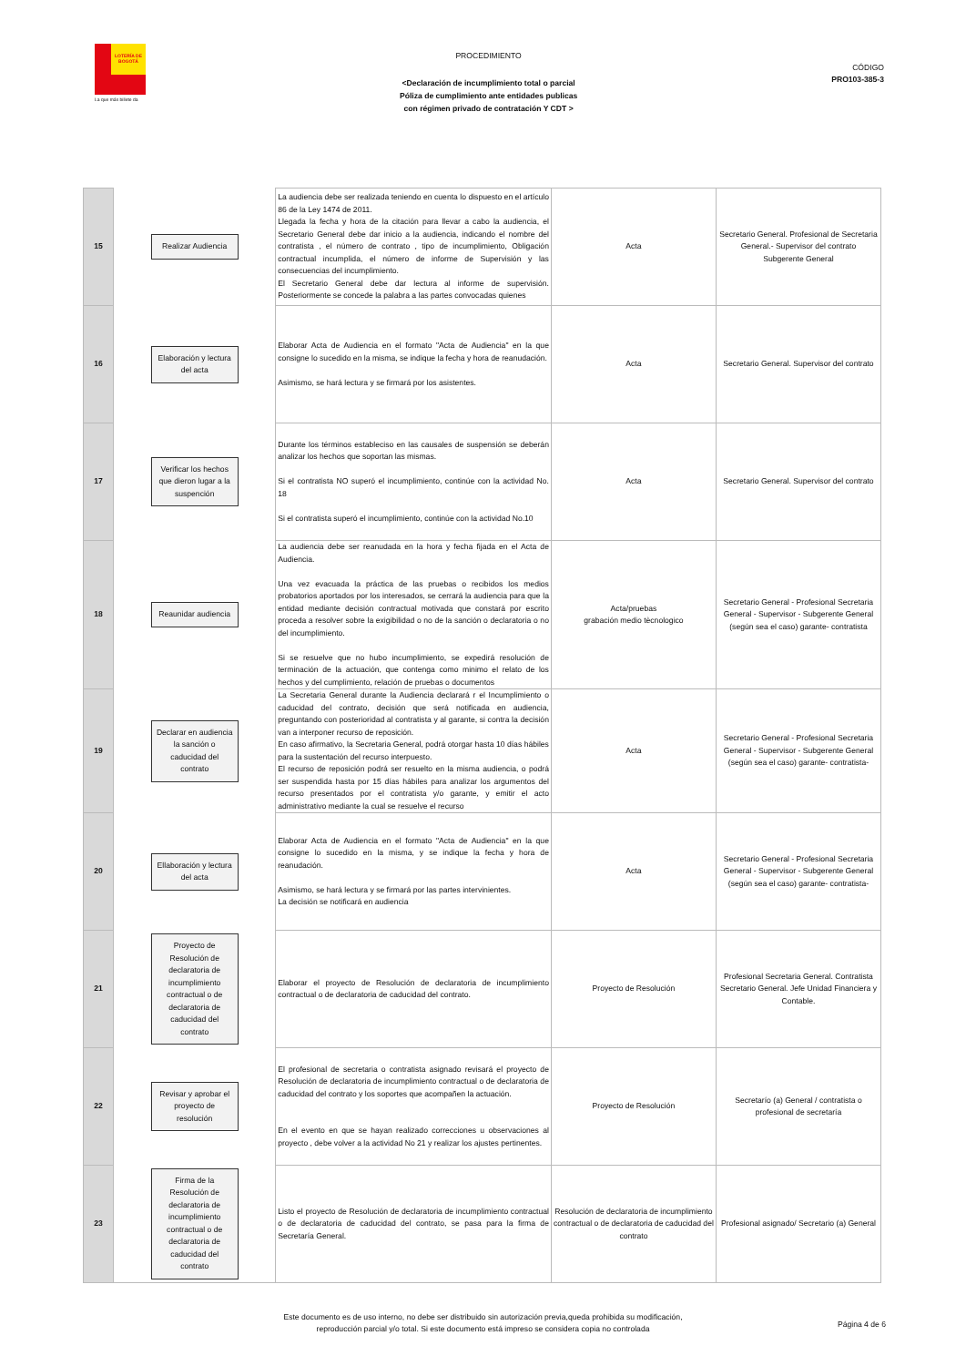LOTERÍA DE BOGOTÁ
La que más billete da
PROCEDIMIENTO
<Declaración de incumplimiento total o parcial
Póliza de cumplimiento ante entidades publicas
con régimen privado de contratación Y CDT >
CÓDIGO
PRO103-385-3
| 15 | Realizar Audiencia | La audiencia debe ser realizada teniendo en cuenta lo dispuesto en el artículo 86 de la Ley 1474 de 2011. Llegada la fecha y hora de la citación para llevar a cabo la audiencia, el Secretario General debe dar inicio a la audiencia, indicando el nombre del contratista , el número de contrato , tipo de incumplimiento, Obligación contractual incumplida, el número de informe de Supervisión y las consecuencias del incumplimiento. El Secretario General debe dar lectura al informe de supervisión. Posteriormente se concede la palabra a las partes convocadas quienes | Acta | Secretario General. Profesional de Secretaria General.- Supervisor del contrato Subgerente General |
| 16 | Elaboración y lectura del acta | Elaborar Acta de Audiencia en el formato "Acta de Audiencia" en la que consigne lo sucedido en la misma, se indique la fecha y hora de reanudación. Asimismo, se hará lectura y se firmará por los asistentes. | Acta | Secretario General. Supervisor del contrato |
| 17 | Verificar los hechos que dieron lugar a la suspención | Durante los términos estableciso en las causales de suspensión se deberán analizar los hechos que soportan las mismas. Si el contratista NO superó el incumplimiento, continúe con la actividad No. 18 Si el contratista superó el incumplimiento, continúe con la actividad No.10 | Acta | Secretario General. Supervisor del contrato |
| 18 | Reaunidar audiencia | La audiencia debe ser reanudada en la hora y fecha fijada en el Acta de Audiencia. Una vez evacuada la práctica de las pruebas o recibidos los medios probatorios aportados por los interesados, se cerrará la audiencia para que la entidad mediante decisión contractual motivada que constará por escrito proceda a resolver sobre la exigibilidad o no de la sanción o declaratoria o no del incumplimiento. Si se resuelve que no hubo incumplimiento, se expedirá resolución de terminación de la actuación, que contenga como minimo el relato de los hechos y del cumplimiento, relación de pruebas o documentos | Acta/pruebas grabación medio tècnologico | Secretario General - Profesional Secretaria General - Supervisor - Subgerente General (según sea el caso) garante- contratista |
| 19 | Declarar en audiencia la sanción o caducidad del contrato | La Secretaria General durante la Audiencia declarará r el Incumplimiento o caducidad del contrato, decisión que será notificada en audiencia, preguntando con posterioridad al contratista y al garante, si contra la decisión van a interponer recurso de reposición. En caso afirmativo, la Secretaria General, podrá otorgar hasta 10 días hábiles para la sustentación del recurso interpuesto. El recurso de reposición podrá ser resuelto en la misma audiencia, o podrá ser suspendida hasta por 15 días hábiles para analizar los argumentos del recurso presentados por el contratista y/o garante, y emitir el acto administrativo mediante la cual se resuelve el recurso | Acta | Secretario General - Profesional Secretaria General - Supervisor - Subgerente General (según sea el caso) garante- contratista- |
| 20 | Ellaboración y lectura del acta | Elaborar Acta de Audiencia en el formato "Acta de Audiencia" en la que consigne lo sucedido en la misma, y se indique la fecha y hora de reanudación. Asimismo, se hará lectura y se firmará por las partes intervinientes. La decisión se notificará en audiencia | Acta | Secretario General - Profesional Secretaria General - Supervisor - Subgerente General (según sea el caso) garante- contratista- |
| 21 | Proyecto de Resolución de declaratoria de incumplimiento contractual o de declaratoria de caducidad del contrato | Elaborar el proyecto de Resolución de declaratoria de incumplimiento contractual o de declaratoria de caducidad del contrato. | Proyecto de Resolución | Profesional Secretaria General. Contratista Secretario General. Jefe Unidad Financiera y Contable. |
| 22 | Revisar y aprobar el proyecto de resolución | El profesional de secretaria o contratista asignado revisará el proyecto de Resolución de declaratoria de incumplimiento contractual o de declaratoria de caducidad del contrato y los soportes que acompañen la actuación. En el evento en que se hayan realizado correcciones u observaciones al proyecto , debe volver a la actividad No 21 y realizar los ajustes pertinentes. | Proyecto de Resolución | Secretarío (a) General / contratista o profesional de secretaría |
| 23 | Firma de la Resolución de declaratoria de incumplimiento contractual o de declaratoria de caducidad del contrato | Listo el proyecto de Resolución de declaratoria de incumplimiento contractual o de declaratoria de caducidad del contrato, se pasa para la firma de Secretaría General. | Resolución de declaratoria de incumplimiento contractual o de declaratoria de caducidad del contrato | Profesional asignado/ Secretario (a) General |
Este documento es de uso interno, no debe ser distribuido sin autorización previa,queda prohibida su modificación,
reproducción parcial y/o total. Si este documento está impreso se considera copia no controlada
Página 4 de 6